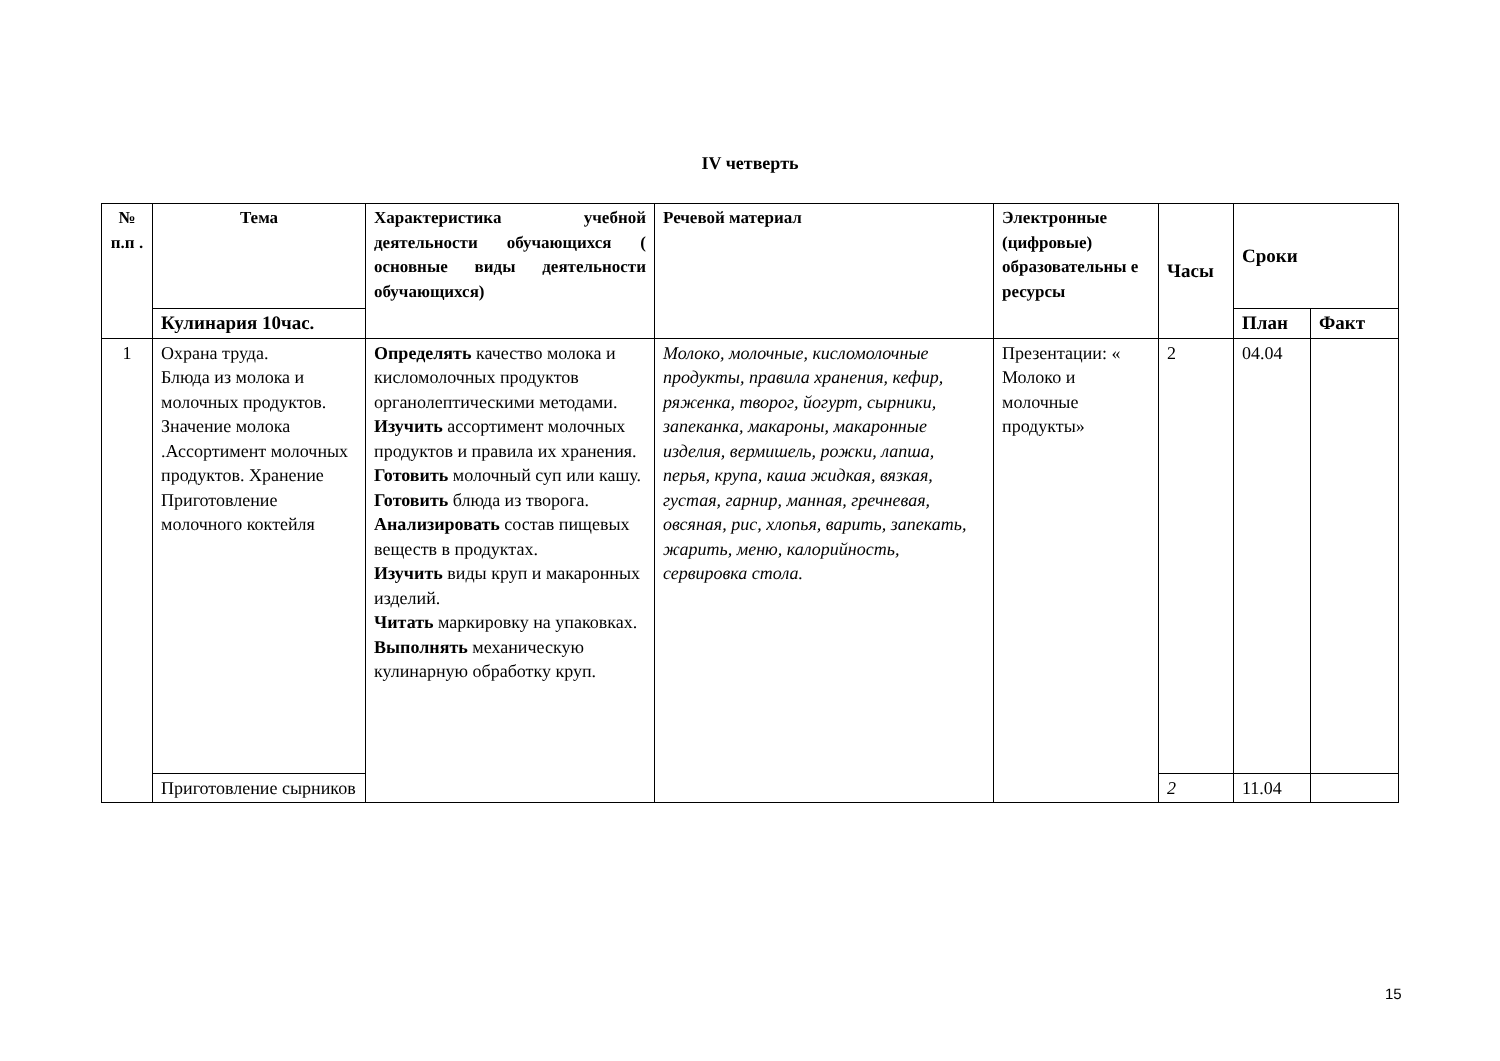IV четверть
| № п.п . | Тема | Характеристика учебной деятельности обучающихся ( основные виды деятельности обучающихся) | Речевой материал | Электронные (цифровые) образовательны е ресурсы | Часы | Сроки | |
| --- | --- | --- | --- | --- | --- | --- | --- |
| | Кулинария 10час. | | | | | План | Факт |
| 1 | Охрана труда. Блюда из молока и молочных продуктов. Значение молока .Ассортимент молочных продуктов. Хранение Приготовление молочного коктейля | Определять качество молока и кисломолочных продуктов органолептическими методами. Изучить ассортимент молочных продуктов и правила их хранения. Готовить молочный суп или кашу. Готовить блюда из творога. Анализировать состав пищевых веществ в продуктах. Изучить виды круп и макаронных изделий. Читать маркировку на упаковках. Выполнять механическую кулинарную обработку круп. | Молоко, молочные, кисломолочные продукты, правила хранения, кефир, ряженка, творог, йогурт, сырники, запеканка, макароны, макаронные изделия, вермишель, рожки, лапша, перья, крупа, каша жидкая, вязкая, густая, гарнир, манная, гречневая, овсяная, рис, хлопья, варить, запекать, жарить, меню, калорийность, сервировка стола. | Презентации: « Молоко и молочные продукты» | 2 | 04.04 | |
| | Приготовление сырников | | | | 2 | 11.04 | |
15